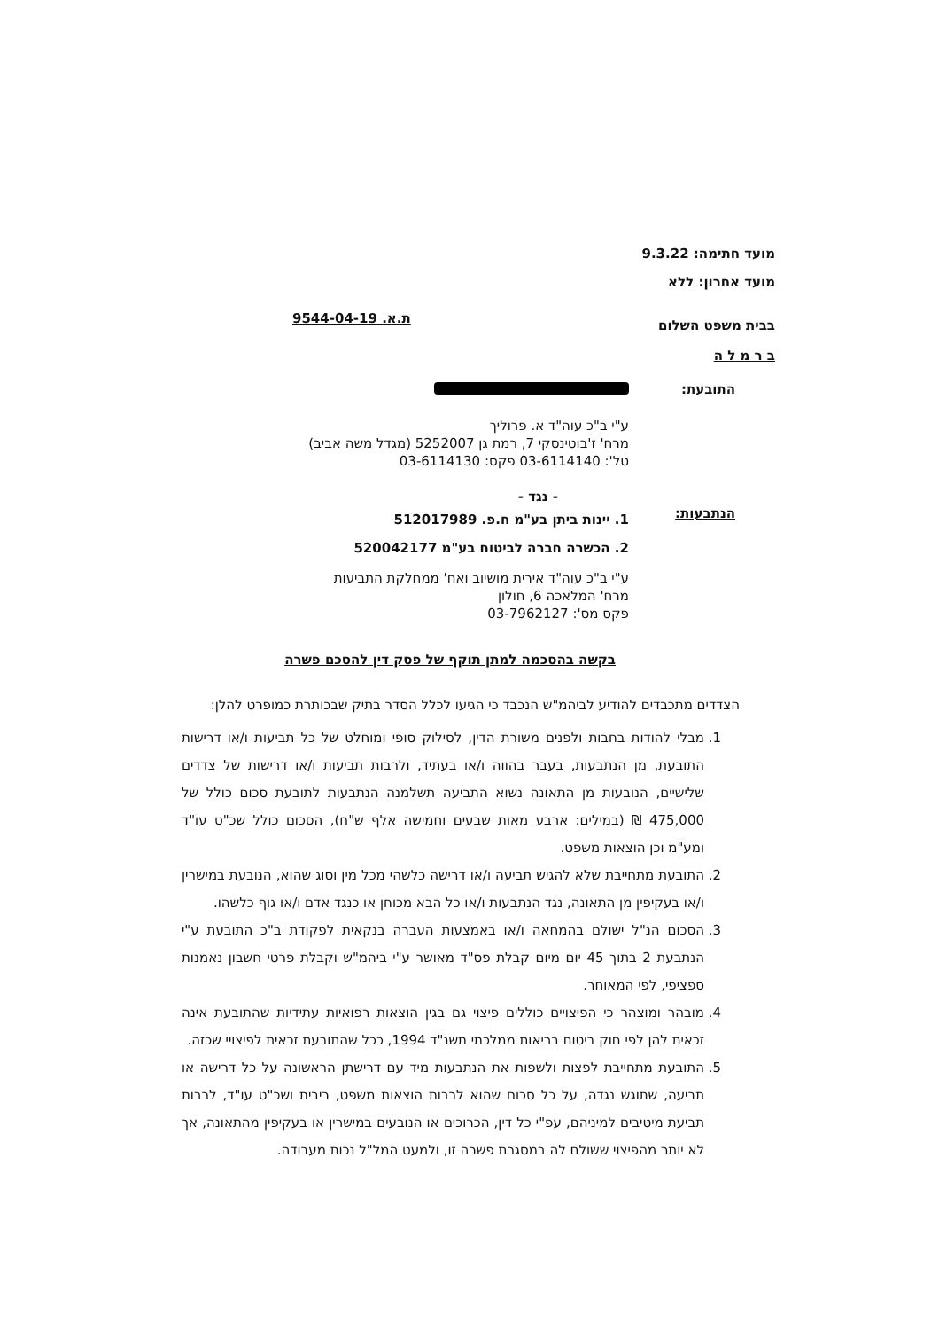מועד חתימה: 9.3.22
מועד אחרון: ללא
בבית משפט השלום
ב ר מ ל ה
ת.א. 9544-04-19
התובעת:
ע"י ב"כ עוה"ד א. פרוליך
מרח' ז'בוטינסקי 7, רמת גן 5252007 (מגדל משה אביב)
טל': 03-6114140 פקס: 03-6114130
- נגד -
הנתבעות:
1. יינות ביתן בע"מ ח.פ. 512017989
2. הכשרה חברה לביטוח בע"מ 520042177
ע"י ב"כ עוה"ד אירית מושיוב ואח' ממחלקת התביעות
מרח' המלאכה 6, חולון
פקס מס': 03-7962127
בקשה בהסכמה למתן תוקף של פסק דין להסכם פשרה
הצדדים מתכבדים להודיע לביהמ"ש הנכבד כי הגיעו לכלל הסדר בתיק שבכותרת כמופרט להלן:
1. מבלי להודות בחבות ולפנים משורת הדין, לסילוק סופי ומוחלט של כל תביעות ו/או דרישות התובעת, מן הנתבעות, בעבר בהווה ו/או בעתיד, ולרבות תביעות ו/או דרישות של צדדים שלישיים, הנובעות מן התאונה נשוא התביעה תשלמנה הנתבעות לתובעת סכום כולל של 475,000 ₪ (במילים: ארבע מאות שבעים וחמישה אלף ש"ח), הסכום כולל שכ"ט עו"ד ומע"מ וכן הוצאות משפט.
2. התובעת מתחייבת שלא להגיש תביעה ו/או דרישה כלשהי מכל מין וסוג שהוא, הנובעת במישרין ו/או בעקיפין מן התאונה, נגד הנתבעות ו/או כל הבא מכוחן או כנגד אדם ו/או גוף כלשהו.
3. הסכום הנ"ל ישולם בהמחאה ו/או באמצעות העברה בנקאית לפקודת ב"כ התובעת ע"י הנתבעת 2 בתוך 45 יום מיום קבלת פס"ד מאושר ע"י ביהמ"ש וקבלת פרטי חשבון נאמנות ספציפי, לפי המאוחר.
4. מובהר ומוצהר כי הפיצויים כוללים פיצוי גם בגין הוצאות רפואיות עתידיות שהתובעת אינה זכאית להן לפי חוק ביטוח בריאות ממלכתי תשנ"ד 1994, ככל שהתובעת זכאית לפיצויי שכזה.
5. התובעת מתחייבת לפצות ולשפות את הנתבעות מיד עם דרישתן הראשונה על כל דרישה או תביעה, שתוגש נגדה, על כל סכום שהוא לרבות הוצאות משפט, ריבית ושכ"ט עו"ד, לרבות תביעת מיטיבים למיניהם, עפ"י כל דין, הכרוכים או הנובעים במישרין או בעקיפין מהתאונה, אך לא יותר מהפיצוי ששולם לה במסגרת פשרה זו, ולמעט המל"ל נכות מעבודה.